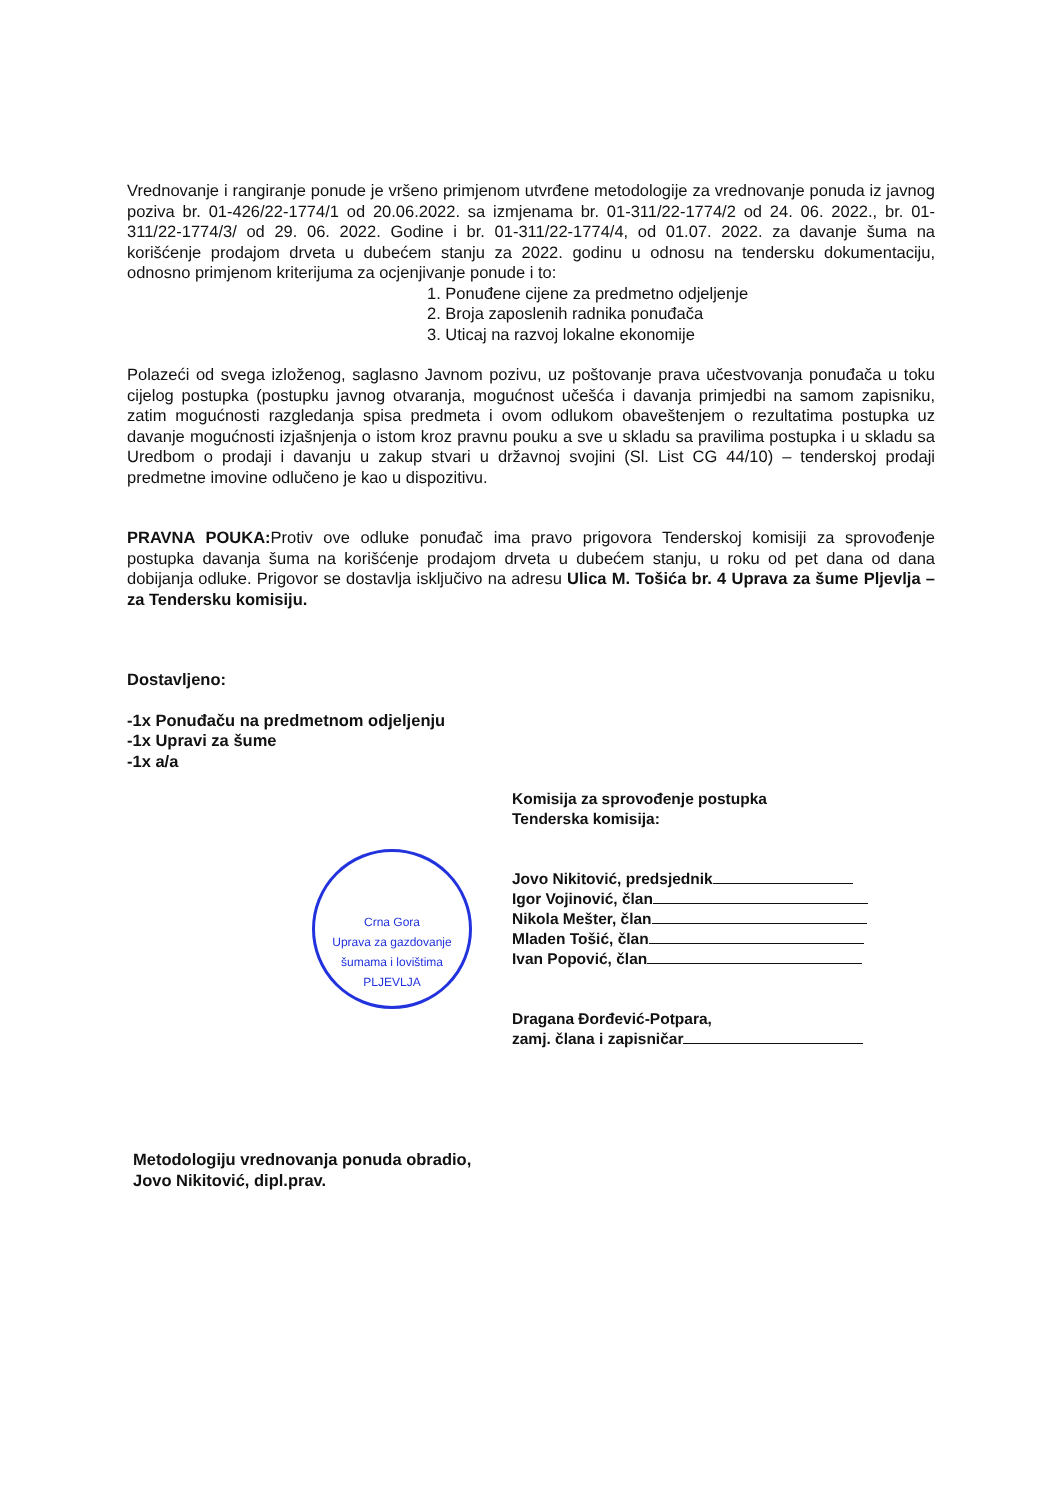Vrednovanje i rangiranje ponude je vršeno primjenom utvrđene metodologije za vrednovanje ponuda iz javnog poziva br. 01-426/22-1774/1 od 20.06.2022. sa izmjenama br. 01-311/22-1774/2 od 24. 06. 2022., br. 01-311/22-1774/3/ od 29. 06. 2022. Godine i br. 01-311/22-1774/4, od 01.07. 2022. za davanje šuma na korišćenje prodajom drveta u dubećem stanju za 2022. godinu u odnosu na tendersku dokumentaciju, odnosno primjenom kriterijuma za ocjenjivanje ponude i to:
1. Ponuđene cijene za predmetno odjeljenje
2. Broja zaposlenih radnika ponuđača
3. Uticaj na razvoj lokalne ekonomije
Polazeći od svega izloženog, saglasno Javnom pozivu, uz poštovanje prava učestvovanja ponuđača u toku cijelog postupka (postupku javnog otvaranja, mogućnost učešća i davanja primjedbi na samom zapisniku, zatim mogućnosti razgledanja spisa predmeta i ovom odlukom obaveštenjem o rezultatima postupka uz davanje mogućnosti izjašnjenja o istom kroz pravnu pouku a sve u skladu sa pravilima postupka i u skladu sa Uredbom o prodaji i davanju u zakup stvari u državnoj svojini (Sl. List CG 44/10) – tenderskoj prodaji predmetne imovine odlučeno je kao u dispozitivu.
PRAVNA POUKA: Protiv ove odluke ponuđač ima pravo prigovora Tenderskoj komisiji za sprovođenje postupka davanja šuma na korišćenje prodajom drveta u dubećem stanju, u roku od pet dana od dana dobijanja odluke. Prigovor se dostavlja isključivo na adresu Ulica M. Tošića br. 4 Uprava za šume Pljevlja – za Tendersku komisiju.
Dostavljeno:
-1x Ponuđaču na predmetnom odjeljenju
-1x Upravi za šume
-1x a/a
Crna Gora
Uprava za gazdovanje šumama i lovištima
PLJEVLJA
Komisija za sprovođenje postupka
Tenderska komisija:
Jovo Nikitović, predsjednik
Igor Vojinović, član
Nikola Mešter, član
Mladen Tošić, član
Ivan Popović, član
Dragana Đorđević-Potpara,
zamj. člana i zapisničar
Metodologiju vrednovanja ponuda obradio,
Jovo Nikitović, dipl.prav.